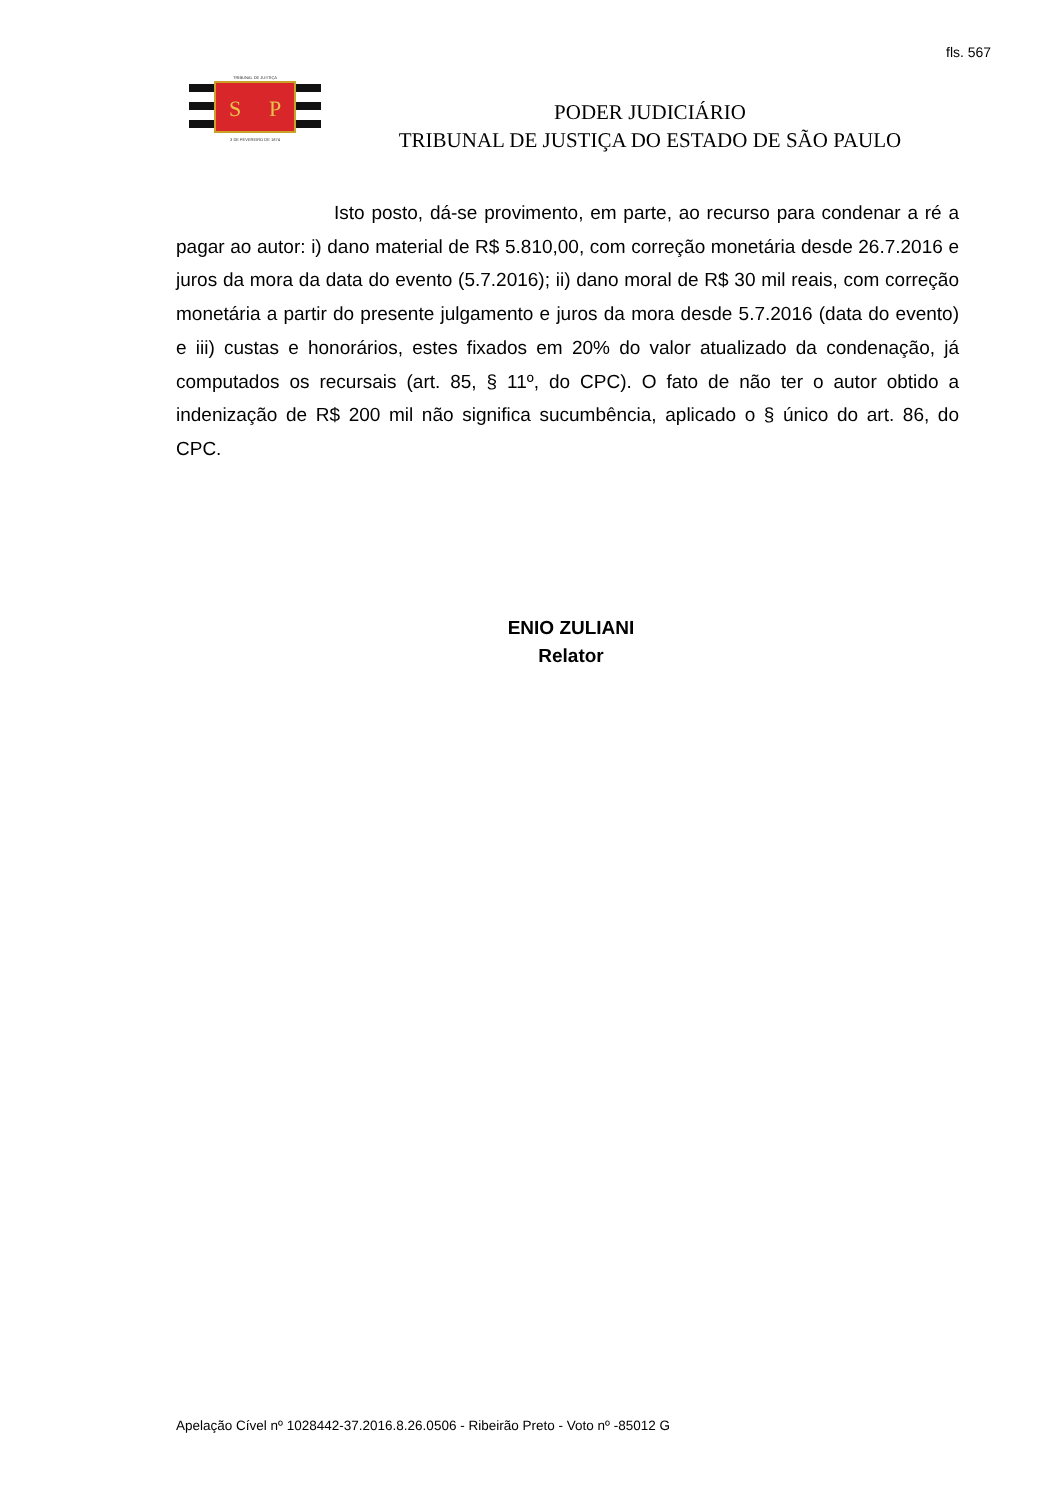fls. 567
S
P
TRIBUNAL DE JUSTIÇA
3 DE FEVEREIRO DE 1874
PODER JUDICIÁRIO
TRIBUNAL DE JUSTIÇA DO ESTADO DE SÃO PAULO
Isto posto, dá-se provimento, em parte, ao recurso para condenar a ré a pagar ao autor: i) dano material de R$ 5.810,00, com correção monetária desde 26.7.2016 e juros da mora da data do evento (5.7.2016); ii) dano moral de R$ 30 mil reais, com correção monetária a partir do presente julgamento e juros da mora desde 5.7.2016 (data do evento) e iii) custas e honorários, estes fixados em 20% do valor atualizado da condenação, já computados os recursais (art. 85, § 11º, do CPC). O fato de não ter o autor obtido a indenização de R$ 200 mil não significa sucumbência, aplicado o § único do art. 86, do CPC.
ENIO ZULIANI
Relator
Apelação Cível nº 1028442-37.2016.8.26.0506 - Ribeirão Preto - Voto nº -85012 G